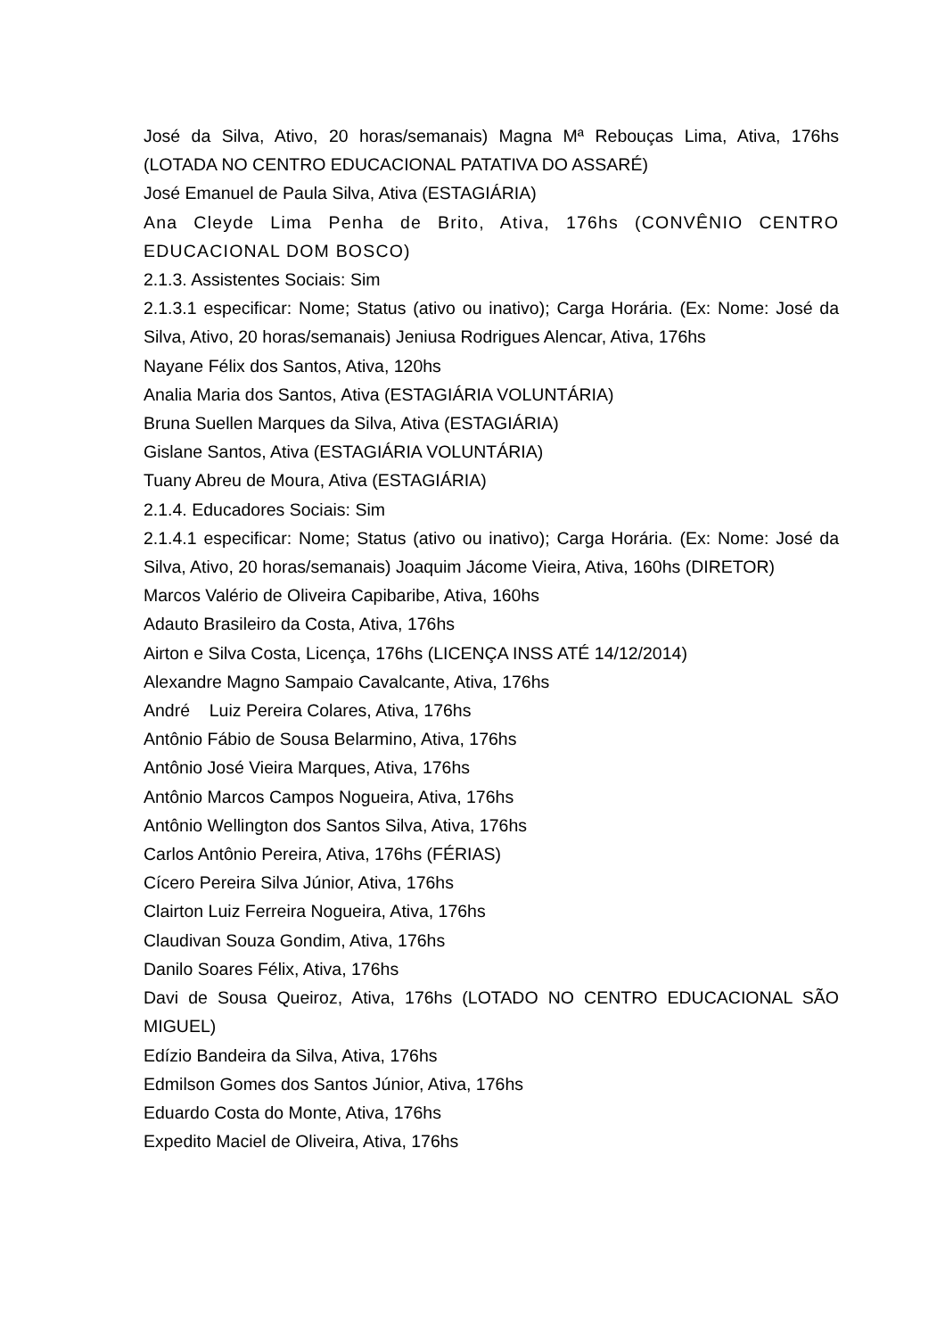José da Silva, Ativo, 20 horas/semanais) Magna Mª Rebouças Lima, Ativa, 176hs (LOTADA NO CENTRO EDUCACIONAL PATATIVA DO ASSARÉ)
José Emanuel de Paula Silva, Ativa (ESTAGIÁRIA)
Ana Cleyde Lima Penha de Brito, Ativa, 176hs (CONVÊNIO CENTRO EDUCACIONAL DOM BOSCO)
2.1.3. Assistentes Sociais: Sim
2.1.3.1 especificar: Nome; Status (ativo ou inativo); Carga Horária. (Ex: Nome: José da Silva, Ativo, 20 horas/semanais) Jeniusa Rodrigues Alencar, Ativa, 176hs
Nayane Félix dos Santos, Ativa, 120hs
Analia Maria dos Santos, Ativa (ESTAGIÁRIA VOLUNTÁRIA)
Bruna Suellen Marques da Silva, Ativa (ESTAGIÁRIA)
Gislane Santos, Ativa (ESTAGIÁRIA VOLUNTÁRIA)
Tuany Abreu de Moura, Ativa (ESTAGIÁRIA)
2.1.4. Educadores Sociais: Sim
2.1.4.1 especificar: Nome; Status (ativo ou inativo); Carga Horária. (Ex: Nome: José da Silva, Ativo, 20 horas/semanais) Joaquim Jácome Vieira, Ativa, 160hs (DIRETOR)
Marcos Valério de Oliveira Capibaribe, Ativa, 160hs
Adauto Brasileiro da Costa, Ativa, 176hs
Airton e Silva Costa, Licença, 176hs (LICENÇA INSS ATÉ 14/12/2014)
Alexandre Magno Sampaio Cavalcante, Ativa, 176hs
André Luiz Pereira Colares, Ativa, 176hs
Antônio Fábio de Sousa Belarmino, Ativa, 176hs
Antônio José Vieira Marques, Ativa, 176hs
Antônio Marcos Campos Nogueira, Ativa, 176hs
Antônio Wellington dos Santos Silva, Ativa, 176hs
Carlos Antônio Pereira, Ativa, 176hs (FÉRIAS)
Cícero Pereira Silva Júnior, Ativa, 176hs
Clairton Luiz Ferreira Nogueira, Ativa, 176hs
Claudivan Souza Gondim, Ativa, 176hs
Danilo Soares Félix, Ativa, 176hs
Davi de Sousa Queiroz, Ativa, 176hs (LOTADO NO CENTRO EDUCACIONAL SÃO MIGUEL)
Edízio Bandeira da Silva, Ativa, 176hs
Edmilson Gomes dos Santos Júnior, Ativa, 176hs
Eduardo Costa do Monte, Ativa, 176hs
Expedito Maciel de Oliveira, Ativa, 176hs